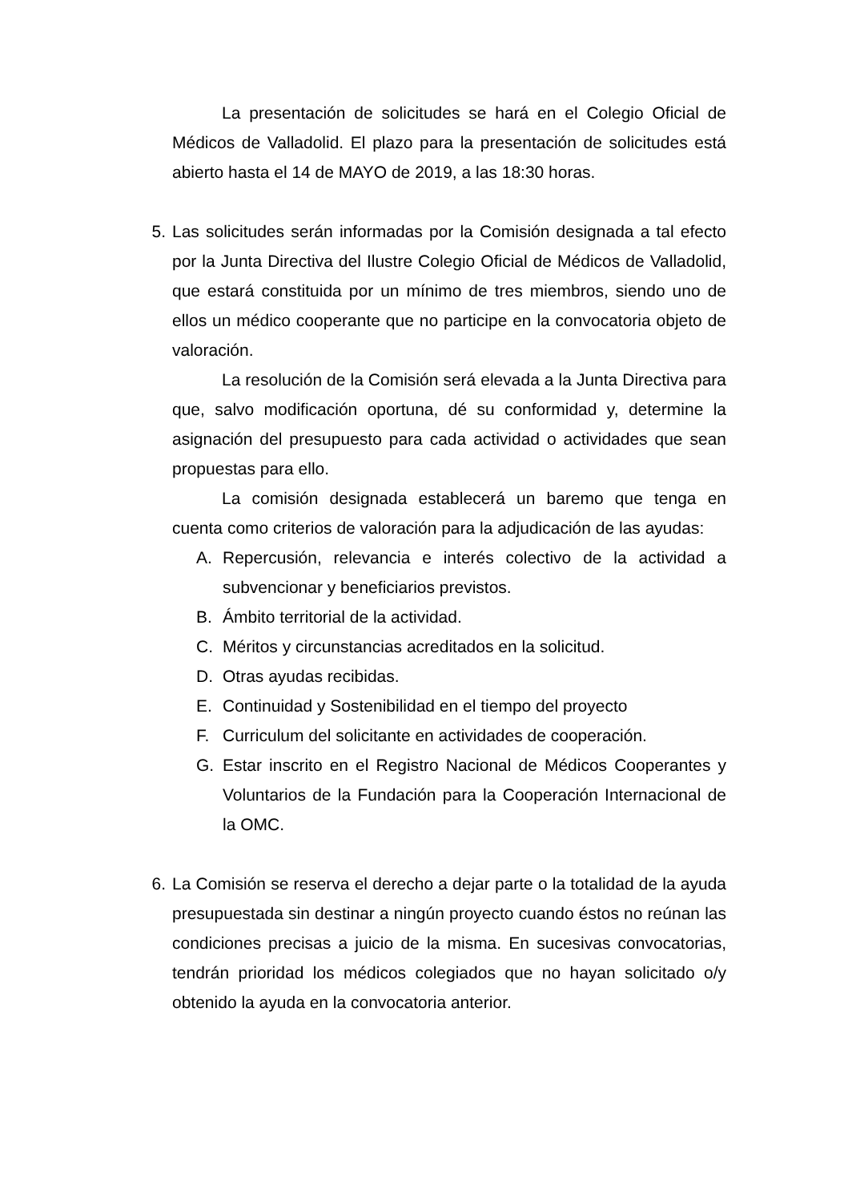La presentación de solicitudes se hará en el Colegio Oficial de Médicos de Valladolid. El plazo para la presentación de solicitudes está abierto hasta el 14 de MAYO de 2019, a las 18:30 horas.
5.
Las solicitudes serán informadas por la Comisión designada a tal efecto por la Junta Directiva del Ilustre Colegio Oficial de Médicos de Valladolid, que estará constituida por un mínimo de tres miembros, siendo uno de ellos un médico cooperante que no participe en la convocatoria objeto de valoración.
La resolución de la Comisión será elevada a la Junta Directiva para que, salvo modificación oportuna, dé su conformidad y, determine la asignación del presupuesto para cada actividad o actividades que sean propuestas para ello.
La comisión designada establecerá un baremo que tenga en cuenta como criterios de valoración para la adjudicación de las ayudas:
A. Repercusión, relevancia e interés colectivo de la actividad a subvencionar y beneficiarios previstos.
B. Ámbito territorial de la actividad.
C. Méritos y circunstancias acreditados en la solicitud.
D. Otras ayudas recibidas.
E. Continuidad y Sostenibilidad en el tiempo del proyecto
F. Curriculum del solicitante en actividades de cooperación.
G. Estar inscrito en el Registro Nacional de Médicos Cooperantes y Voluntarios de la Fundación para la Cooperación Internacional de la OMC.
6.
La Comisión se reserva el derecho a dejar parte o la totalidad de la ayuda presupuestada sin destinar a ningún proyecto cuando éstos no reúnan las condiciones precisas a juicio de la misma. En sucesivas convocatorias, tendrán prioridad los médicos colegiados que no hayan solicitado o/y obtenido la ayuda en la convocatoria anterior.